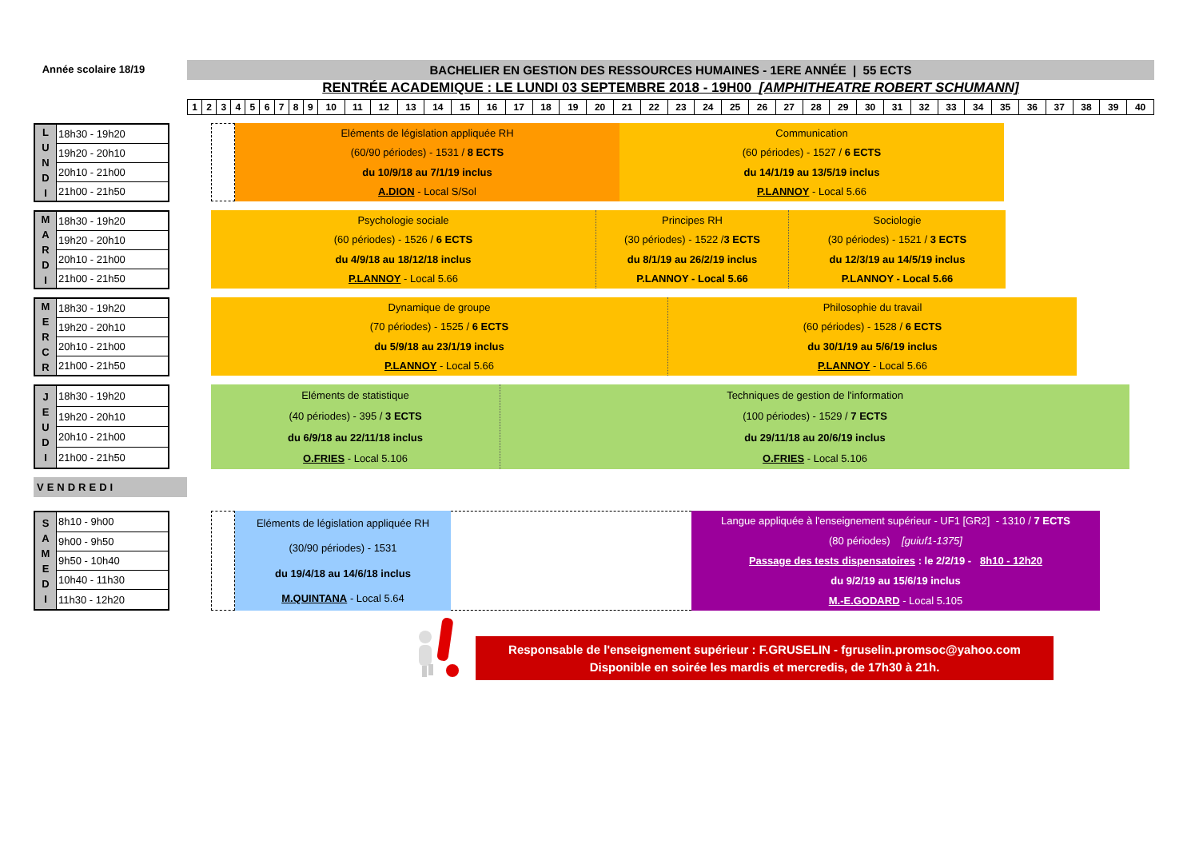Année scolaire 18/19
BACHELIER EN GESTION DES RESSOURCES HUMAINES - 1ERE ANNÉE | 55 ECTS
RENTRÉE ACADEMIQUE : LE LUNDI 03 SEPTEMBRE 2018 - 19H00 [AMPHITHEATRE ROBERT SCHUMANN]
| 1 | 2 | 3 | 4 | 5 | 6 | 7 | 8 | 9 | 10 | 11 | 12 | 13 | 14 | 15 | 16 | 17 | 18 | 19 | 20 | 21 | 22 | 23 | 24 | 25 | 26 | 27 | 28 | 29 | 30 | 31 | 32 | 33 | 34 | 35 | 36 | 37 | 38 | 39 | 40 |
| L U N D I | 18h30 - 19h20 |
| | 19h20 - 20h10 |
| | 20h10 - 21h00 |
| | 21h00 - 21h50 |
Eléments de législation appliquée RH
(60/90 périodes) - 1531 / 8 ECTS
du 10/9/18 au 7/1/19 inclus
A.DION - Local S/Sol
Communication
(60 périodes) - 1527 / 6 ECTS
du 14/1/19 au 13/5/19 inclus
P.LANNOY - Local 5.66
| M A R D I | 18h30 - 19h20 |
| | 19h20 - 20h10 |
| | 20h10 - 21h00 |
| | 21h00 - 21h50 |
Psychologie sociale
(60 périodes) - 1526 / 6 ECTS
du 4/9/18 au 18/12/18 inclus
P.LANNOY - Local 5.66
Principes RH
(30 périodes) - 1522 /3 ECTS
du 8/1/19 au 26/2/19 inclus
P.LANNOY - Local 5.66
Sociologie
(30 périodes) - 1521 / 3 ECTS
du 12/3/19 au 14/5/19 inclus
P.LANNOY - Local 5.66
| M E R C R | 18h30 - 19h20 |
| | 19h20 - 20h10 |
| | 20h10 - 21h00 |
| | 21h00 - 21h50 |
Dynamique de groupe
(70 périodes) - 1525 / 6 ECTS
du 5/9/18 au 23/1/19 inclus
P.LANNOY - Local 5.66
Philosophie du travail
(60 périodes) - 1528 / 6 ECTS
du 30/1/19 au 5/6/19 inclus
P.LANNOY - Local 5.66
| J E U D I | 18h30 - 19h20 |
| | 19h20 - 20h10 |
| | 20h10 - 21h00 |
| | 21h00 - 21h50 |
Eléments de statistique
(40 périodes) - 395 / 3 ECTS
du 6/9/18 au 22/11/18 inclus
O.FRIES - Local 5.106
Techniques de gestion de l'information
(100 périodes) - 1529 / 7 ECTS
du 29/11/18 au 20/6/19 inclus
O.FRIES - Local 5.106
VENDREDI
| S A M E D I | 8h10 - 9h00 |
| | 9h00 - 9h50 |
| | 9h50 - 10h40 |
| | 10h40 - 11h30 |
| | 11h30 - 12h20 |
Eléments de législation appliquée RH
(30/90 périodes) - 1531
du 19/4/18 au 14/6/18 inclus
M.QUINTANA - Local 5.64
Langue appliquée à l'enseignement supérieur - UF1 [GR2] - 1310 / 7 ECTS
(80 périodes) [guiuf1-1375]
Passage des tests dispensatoires : le 2/2/19 - 8h10 - 12h20
du 9/2/19 au 15/6/19 inclus
M.-E.GODARD - Local 5.105
Responsable de l'enseignement supérieur : F.GRUSELIN - fgruselin.promsoc@yahoo.com
Disponible en soirée les mardis et mercredis, de 17h30 à 21h.